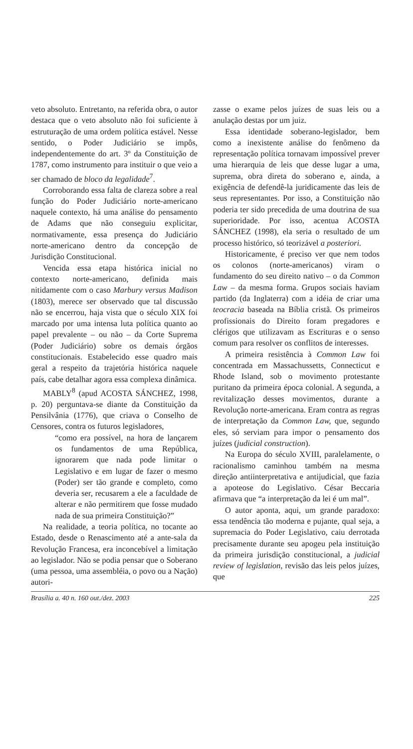veto absoluto. Entretanto, na referida obra, o autor destaca que o veto absoluto não foi suficiente à estruturação de uma ordem política estável. Nesse sentido, o Poder Judiciário se impôs, independentemente do art. 3º da Constituição de 1787, como instrumento para instituir o que veio a ser chamado de bloco da legalidade<sup>7</sup>.
Corroborando essa falta de clareza sobre a real função do Poder Judiciário norte-americano naquele contexto, há uma análise do pensamento de Adams que não conseguiu explicitar, normativamente, essa presença do Judiciário norte-americano dentro da concepção de Jurisdição Constitucional.
Vencida essa etapa histórica inicial no contexto norte-americano, definida mais nitidamente com o caso Marbury versus Madison (1803), merece ser observado que tal discussão não se encerrou, haja vista que o século XIX foi marcado por uma intensa luta política quanto ao papel prevalente – ou não – da Corte Suprema (Poder Judiciário) sobre os demais órgãos constitucionais. Estabelecido esse quadro mais geral a respeito da trajetória histórica naquele país, cabe detalhar agora essa complexa dinâmica.
MABLY<sup>8</sup> (apud ACOSTA SÁNCHEZ, 1998, p. 20) perguntava-se diante da Constituição da Pensilvânia (1776), que criava o Conselho de Censores, contra os futuros legisladores,
“como era possível, na hora de lançarem os fundamentos de uma República, ignorarem que nada pode limitar o Legislativo e em lugar de fazer o mesmo (Poder) ser tão grande e completo, como deveria ser, recusarem a ele a faculdade de alterar e não permitirem que fosse mudado nada de sua primeira Constituição?”
Na realidade, a teoria política, no tocante ao Estado, desde o Renascimento até a ante-sala da Revolução Francesa, era inconcebível a limitação ao legislador. Não se podia pensar que o Soberano (uma pessoa, uma assembléia, o povo ou a Nação) autori-
zasse o exame pelos juízes de suas leis ou a anulação destas por um juiz.
Essa identidade soberano-legislador, bem como a inexistente análise do fenômeno da representação política tornavam impossível prever uma hierarquia de leis que desse lugar a uma, suprema, obra direta do soberano e, ainda, a exigência de defendê-la juridicamente das leis de seus representantes. Por isso, a Constituição não poderia ter sido precedida de uma doutrina de sua superioridade. Por isso, acentua ACOSTA SÁNCHEZ (1998), ela seria o resultado de um processo histórico, só teorizável a posteriori.
Historicamente, é preciso ver que nem todos os colonos (norte-americanos) viram o fundamento do seu direito nativo – o da Common Law – da mesma forma. Grupos sociais haviam partido (da Inglaterra) com a idéia de criar uma teocracia baseada na Bíblia cristã. Os primeiros profissionais do Direito foram pregadores e clérigos que utilizavam as Escrituras e o senso comum para resolver os conflitos de interesses.
A primeira resistência à Common Law foi concentrada em Massachussetts, Connecticut e Rhode Island, sob o movimento protestante puritano da primeira época colonial. A segunda, a revitalização desses movimentos, durante a Revolução norte-americana. Eram contra as regras de interpretação da Common Law, que, segundo eles, só serviam para impor o pensamento dos juízes (judicial construction).
Na Europa do século XVIII, paralelamente, o racionalismo caminhou também na mesma direção antiinterpretativa e antijudicial, que fazia a apoteose do Legislativo. César Beccaria afirmava que “a interpretação da lei é um mal”.
O autor aponta, aqui, um grande paradoxo: essa tendência tão moderna e pujante, qual seja, a supremacia do Poder Legislativo, caiu derrotada precisamente durante seu apogeu pela instituição da primeira jurisdição constitucional, a judicial review of legislation, revisão das leis pelos juízes, que
Brasília a. 40 n. 160 out./dez. 2003 225